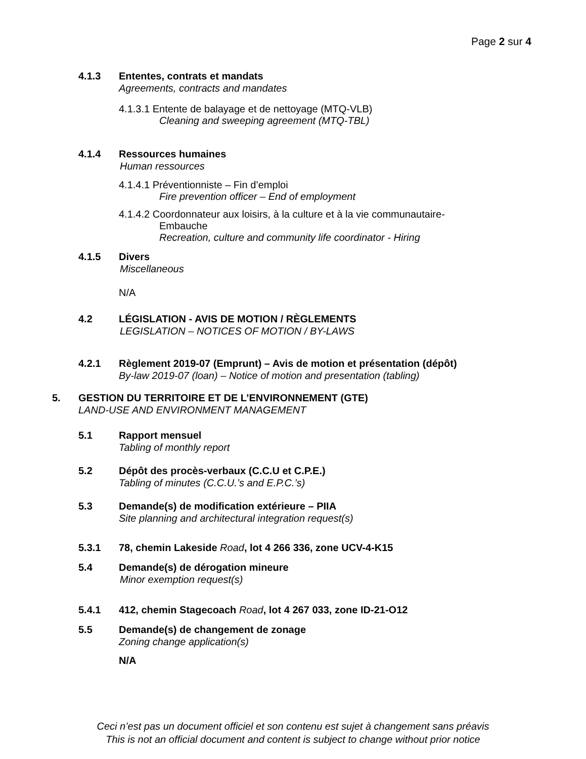Page 2 sur 4
4.1.3 Ententes, contrats et mandats
Agreements, contracts and mandates
4.1.3.1 Entente de balayage et de nettoyage (MTQ-VLB)
Cleaning and sweeping agreement (MTQ-TBL)
4.1.4 Ressources humaines
Human ressources
4.1.4.1 Préventionniste – Fin d’emploi
Fire prevention officer – End of employment
4.1.4.2 Coordonnateur aux loisirs, à la culture et à la vie communautaire-
Embauche
Recreation, culture and community life coordinator - Hiring
4.1.5 Divers
Miscellaneous
N/A
4.2 LÉGISLATION - AVIS DE MOTION / RÈGLEMENTS
LEGISLATION – NOTICES OF MOTION / BY-LAWS
4.2.1 Règlement 2019-07 (Emprunt) – Avis de motion et présentation (dépôt)
By-law 2019-07 (loan) – Notice of motion and presentation (tabling)
5. GESTION DU TERRITOIRE ET DE L’ENVIRONNEMENT (GTE)
LAND-USE AND ENVIRONMENT MANAGEMENT
5.1 Rapport mensuel
Tabling of monthly report
5.2 Dépôt des procès-verbaux (C.C.U et C.P.E.)
Tabling of minutes (C.C.U.’s and E.P.C.’s)
5.3 Demande(s) de modification extérieure – PIIA
Site planning and architectural integration request(s)
5.3.1 78, chemin Lakeside Road, lot 4 266 336, zone UCV-4-K15
5.4 Demande(s) de dérogation mineure
Minor exemption request(s)
5.4.1 412, chemin Stagecoach Road, lot 4 267 033, zone ID-21-O12
5.5 Demande(s) de changement de zonage
Zoning change application(s)
N/A
Ceci n’est pas un document officiel et son contenu est sujet à changement sans préavis
This is not an official document and content is subject to change without prior notice